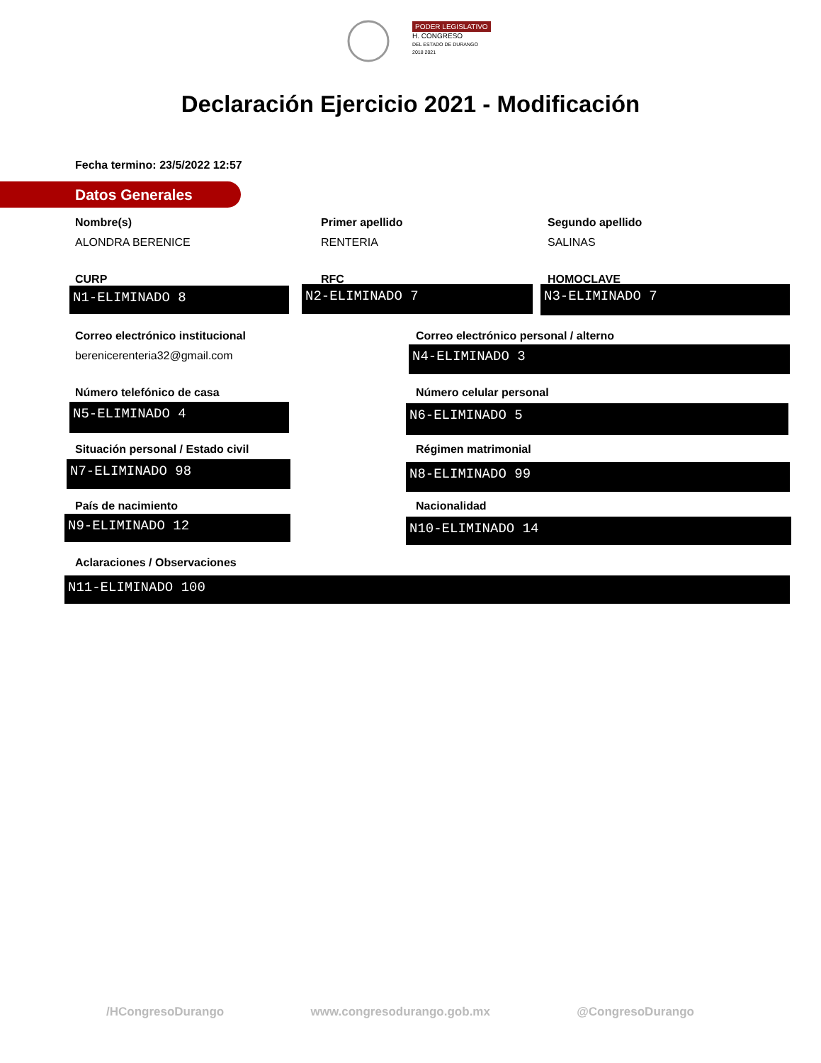PODER LEGISLATIVO
H. CONGRESO
DEL ESTADO DE DURANGO
2018 2021
Declaración Ejercicio 2021 - Modificación
Fecha termino: 23/5/2022 12:57
Datos Generales
Nombre(s)
ALONDRA BERENICE
Primer apellido
RENTERIA
Segundo apellido
SALINAS
CURP RFC HOMOCLAVE
N1-ELIMINADO 8 N2-ELIMINADO 7 N3-ELIMINADO 7
Correo electrónico institucional
berenicerenteria32@gmail.com
Correo electrónico personal / alterno
N4-ELIMINADO 3
Número telefónico de casa Número celular personal
N5-ELIMINADO 4 N6-ELIMINADO 5
Situación personal / Estado civil
Régimen matrimonial
N7-ELIMINADO 98 N8-ELIMINADO 99
País de nacimiento Nacionalidad
N9-ELIMINADO 12 N10-ELIMINADO 14
Aclaraciones / Observaciones
N11-ELIMINADO 100
/HCongresoDurango www.congresodurango.gob.mx @CongresoDurango